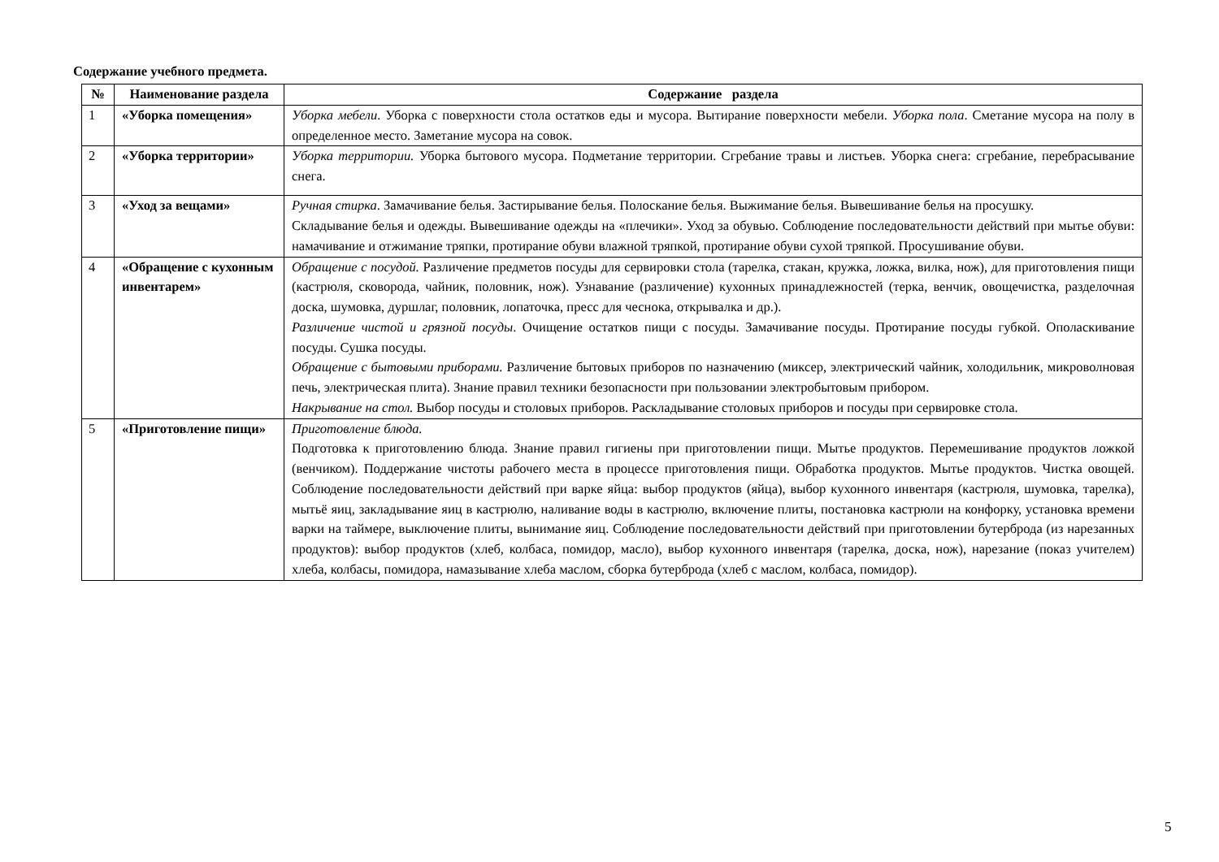Содержание учебного предмета.
| № | Наименование раздела | Содержание раздела |
| --- | --- | --- |
| 1 | «Уборка помещения» | Уборка мебели . Уборка с поверхности стола остатков еды и мусора. Вытирание поверхности мебели. Уборка пола . Сметание мусора на полу в определенное место. Заметание мусора на совок. |
| 2 | «Уборка территории» | Уборка территории. Уборка бытового мусора. Подметание территории. Сгребание травы и листьев. Уборка снега: сгребание, перебрасывание снега. |
| 3 | «Уход за вещами» | Ручная стирка . Замачивание белья. Застирывание белья. Полоскание белья. Выжимание белья. Вывешивание белья на просушку. Складывание белья и одежды. Вывешивание одежды на «плечики». Уход за обувью. Соблюдение последовательности действий при мытье обуви: намачивание и отжимание тряпки, протирание обуви влажной тряпкой, протирание обуви сухой тряпкой. Просушивание обуви. |
| 4 | «Обращение с кухонным инвентарем» | Обращение с посудой. Различение предметов посуды для сервировки стола (тарелка, стакан, кружка, ложка, вилка, нож), для приготовления пищи (кастрюля, сковорода, чайник, половник, нож). Узнавание (различение) кухонных принадлежностей (терка, венчик, овощечистка, разделочная доска, шумовка, дуршлаг, половник, лопаточка, пресс для чеснока, открывалка и др.). Различение чистой и грязной посуды . Очищение остатков пищи с посуды. Замачивание посуды. Протирание посуды губкой. Ополаскивание посуды. Сушка посуды. Обращение с бытовыми приборами. Различение бытовых приборов по назначению (миксер, электрический чайник, холодильник, микроволновая печь, электрическая плита). Знание правил техники безопасности при пользовании электробытовым прибором. Накрывание на стол. Выбор посуды и столовых приборов. Раскладывание столовых приборов и посуды при сервировке стола. |
| 5 | «Приготовление пищи» | Приготовление блюда. Подготовка к приготовлению блюда. Знание правил гигиены при приготовлении пищи. Мытье продуктов. Перемешивание продуктов ложкой (венчиком). Поддержание чистоты рабочего места в процессе приготовления пищи. Обработка продуктов. Мытье продуктов. Чистка овощей. Соблюдение последовательности действий при варке яйца: выбор продуктов (яйца), выбор кухонного инвентаря (кастрюля, шумовка, тарелка), мытьё яиц, закладывание яиц в кастрюлю, наливание воды в кастрюлю, включение плиты, постановка кастрюли на конфорку, установка времени варки на таймере, выключение плиты, вынимание яиц. Соблюдение последовательности действий при приготовлении бутерброда (из нарезанных продуктов): выбор продуктов (хлеб, колбаса, помидор, масло), выбор кухонного инвентаря (тарелка, доска, нож), нарезание (показ учителем) хлеба, колбасы, помидора, намазывание хлеба маслом, сборка бутерброда (хлеб с маслом, колбаса, помидор). |
5